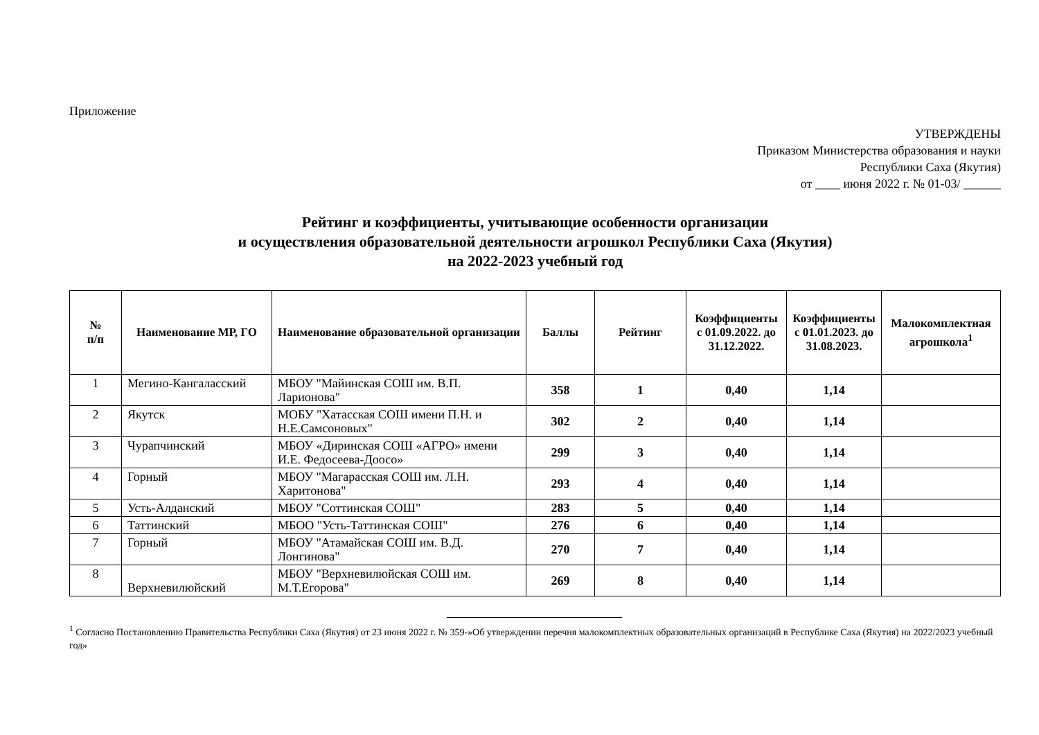Приложение
УТВЕРЖДЕНЫ
Приказом Министерства образования и науки
Республики Саха (Якутия)
от ____ июня 2022 г. № 01-03/ ______
Рейтинг и коэффициенты, учитывающие особенности организации
и осуществления образовательной деятельности агрошкол Республики Саха (Якутия)
на 2022-2023 учебный год
| № п/п | Наименование МР, ГО | Наименование образовательной организации | Баллы | Рейтинг | Коэффициенты с 01.09.2022. до 31.12.2022. | Коэффициенты с 01.01.2023. до 31.08.2023. | Малокомплектная агрошкола<sup>1</sup> |
| --- | --- | --- | --- | --- | --- | --- | --- |
| 1 | Мегино-Кангаласский | МБОУ "Майинская СОШ им. В.П. Ларионова" | 358 | 1 | 0,40 | 1,14 | |
| 2 | Якутск | МОБУ "Хатасская СОШ имени П.Н. и Н.Е.Самсоновых" | 302 | 2 | 0,40 | 1,14 | |
| 3 | Чурапчинский | МБОУ «Диринская СОШ «АГРО» имени И.Е. Федосеева-Доосо» | 299 | 3 | 0,40 | 1,14 | |
| 4 | Горный | МБОУ "Магарасская СОШ им. Л.Н. Харитонова" | 293 | 4 | 0,40 | 1,14 | |
| 5 | Усть-Алданский | МБОУ "Соттинская СОШ" | 283 | 5 | 0,40 | 1,14 | |
| 6 | Таттинский | МБОО "Усть-Таттинская СОШ" | 276 | 6 | 0,40 | 1,14 | |
| 7 | Горный | МБОУ "Атамайская СОШ им. В.Д. Лонгинова" | 270 | 7 | 0,40 | 1,14 | |
| 8 | Верхневилюйский | МБОУ "Верхневилюйская СОШ им. М.Т.Егорова" | 269 | 8 | 0,40 | 1,14 | |
<sup>1</sup> Согласно Постановлению Правительства Республики Саха (Якутия) от 23 июня 2022 г. № 359-»Об утверждении перечня малокомплектных образовательных организаций в Республике Саха (Якутия) на 2022/2023 учебный год»